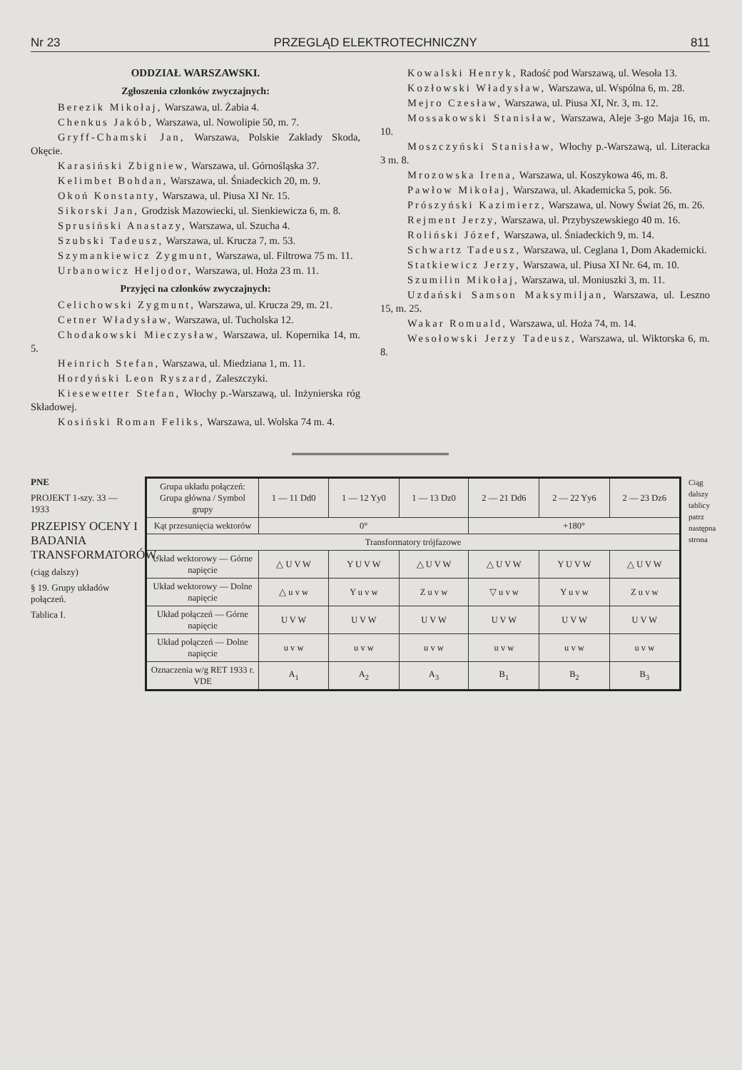Nr 23 PRZEGLĄD ELEKTROTECHNICZNY 811
ODDZIAŁ WARSZAWSKI.
Zgłoszenia członków zwyczajnych:
Berezik Mikołaj, Warszawa, ul. Żabia 4.
Chenkus Jakób, Warszawa, ul. Nowolipie 50, m. 7.
Gryff-Chamski Jan, Warszawa, Polskie Zakłady Skoda, Okęcie.
Karasiński Zbigniew, Warszawa, ul. Górnośląska 37.
Kelimbet Bohdan, Warszawa, ul. Śniadeckich 20, m. 9.
Okoń Konstanty, Warszawa, ul. Piusa XI Nr. 15.
Sikorski Jan, Grodzisk Mazowiecki, ul. Sienkiewicza 6, m. 8.
Sprusiński Anastazy, Warszawa, ul. Szucha 4.
Szubski Tadeusz, Warszawa, ul. Krucza 7, m. 53.
Szymankiewicz Zygmunt, Warszawa, ul. Filtrowa 75 m. 11.
Urbanowicz Heljodor, Warszawa, ul. Hoża 23 m. 11.
Przyjęci na członków zwyczajnych:
Celichowski Zygmunt, Warszawa, ul. Krucza 29, m. 21.
Cetner Władysław, Warszawa, ul. Tucholska 12.
Chodakowski Mieczysław, Warszawa, ul. Kopernika 14, m. 5.
Heinrich Stefan, Warszawa, ul. Miedziana 1, m. 11.
Hordyński Leon Ryszard, Zaleszczyki.
Kiesewetter Stefan, Włochy p.-Warszawą, ul. Inżynierska róg Składowej.
Kosiński Roman Feliks, Warszawa, ul. Wolska 74 m. 4.
Kowalski Henryk, Radość pod Warszawą, ul. Wesoła 13.
Kozłowski Władysław, Warszawa, ul. Wspólna 6, m. 28.
Mejro Czesław, Warszawa, ul. Piusa XI, Nr. 3, m. 12.
Mossakowski Stanisław, Warszawa, Aleje 3-go Maja 16, m. 10.
Moszczyński Stanisław, Włochy p.-Warszawą, ul. Literacka 3 m. 8.
Mrozowska Irena, Warszawa, ul. Koszykowa 46, m. 8.
Pawłow Mikołaj, Warszawa, ul. Akademicka 5, pok. 56.
Prószyński Kazimierz, Warszawa, ul. Nowy Świat 26, m. 26.
Rejment Jerzy, Warszawa, ul. Przybyszewskiego 40 m. 16.
Roliński Józef, Warszawa, ul. Śniadeckich 9, m. 14.
Schwartz Tadeusz, Warszawa, ul. Ceglana 1, Dom Akademicki.
Statkiewicz Jerzy, Warszawa, ul. Piusa XI Nr. 64, m. 10.
Szumilin Mikołaj, Warszawa, ul. Moniuszki 3, m. 11.
Uzdański Samson Maksymiljan, Warszawa, ul. Leszno 15, m. 25.
Wakar Romuald, Warszawa, ul. Hoża 74, m. 14.
Wesołowski Jerzy Tadeusz, Warszawa, ul. Wiktorska 6, m. 8.
PNE
PROJEKT 1-szy. 33 — 1933
PRZEPISY OCENY I BADANIA TRANSFORMATORÓW.
(ciąg dalszy)
§ 19. Grupy układów połączeń.
Tablica I.
| Grupa układu połączeń: Grupa główna / Symbol grupy | 1 — 11 Dd0 | 1 — 12 Yy0 | 1 — 13 Dz0 | 2 — 21 Dd6 | 2 — 22 Yy6 | 2 — 23 Dz6 |
| --- | --- | --- | --- | --- | --- | --- |
| Kąt przesunięcia wektorów | 0° | | | +180° | | |
| Transformatory trójfazowe | | | | | | |
| Układ wektorowy — Górne napięcie | △ U V W | Y U V W | △ U V W | △ U V W | Y U V W | △ U V W |
| Układ wektorowy — Dolne napięcie | △ u v w | Y u v w | Z u v w | ▽ u v w | Y u v w | Z u v w |
| Układ połączeń — Górne napięcie | U V W | U V W | U V W | U V W | U V W | U V W |
| Układ połączeń — Dolne napięcie | u v w | u v w | u v w | u v w | u v w | u v w |
| Oznaczenia w/g RET 1933 r. VDE | A<sub>1</sub> | A<sub>2</sub> | A<sub>3</sub> | B<sub>1</sub> | B<sub>2</sub> | B<sub>3</sub> |
Ciąg dalszy tablicy patrz następna strona